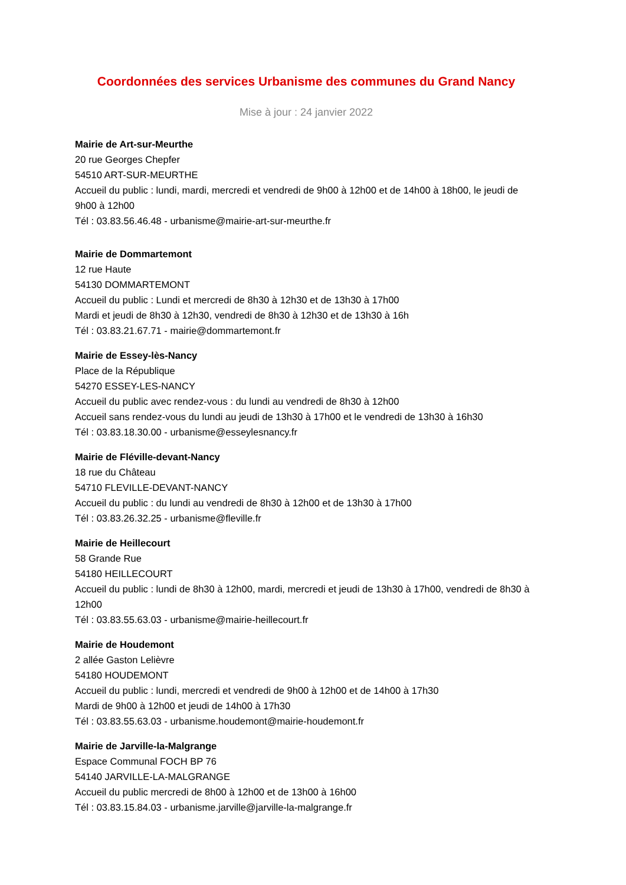Coordonnées des services Urbanisme des communes du Grand Nancy
Mise à jour : 24 janvier 2022
Mairie de Art-sur-Meurthe
20 rue Georges Chepfer
54510 ART-SUR-MEURTHE
Accueil du public : lundi, mardi, mercredi et vendredi de 9h00 à 12h00 et de 14h00 à 18h00, le jeudi de 9h00 à 12h00
Tél : 03.83.56.46.48 - urbanisme@mairie-art-sur-meurthe.fr
Mairie de Dommartemont
12 rue Haute
54130 DOMMARTEMONT
Accueil du public : Lundi et mercredi de 8h30 à 12h30 et de 13h30 à 17h00
Mardi et jeudi de 8h30 à 12h30, vendredi de 8h30 à 12h30 et de 13h30 à 16h
Tél : 03.83.21.67.71 - mairie@dommartemont.fr
Mairie de Essey-lès-Nancy
Place de la République
54270 ESSEY-LES-NANCY
Accueil du public avec rendez-vous : du lundi au vendredi de 8h30 à 12h00
Accueil sans rendez-vous du lundi au jeudi de 13h30 à 17h00 et le vendredi de 13h30 à 16h30
Tél : 03.83.18.30.00 - urbanisme@esseylesnancy.fr
Mairie de Fléville-devant-Nancy
18 rue du Château
54710 FLEVILLE-DEVANT-NANCY
Accueil du public : du lundi au vendredi de 8h30 à 12h00 et de 13h30 à 17h00
Tél : 03.83.26.32.25 - urbanisme@fleville.fr
Mairie de Heillecourt
58 Grande Rue
54180 HEILLECOURT
Accueil du public : lundi de 8h30 à 12h00, mardi, mercredi et jeudi de 13h30 à 17h00, vendredi de 8h30 à 12h00
Tél : 03.83.55.63.03 - urbanisme@mairie-heillecourt.fr
Mairie de Houdemont
2 allée Gaston Lelièvre
54180 HOUDEMONT
Accueil du public : lundi, mercredi et vendredi de 9h00 à 12h00 et de 14h00 à 17h30
Mardi de 9h00 à 12h00 et jeudi de 14h00 à 17h30
Tél : 03.83.55.63.03 - urbanisme.houdemont@mairie-houdemont.fr
Mairie de Jarville-la-Malgrange
Espace Communal FOCH BP 76
54140 JARVILLE-LA-MALGRANGE
Accueil du public mercredi de 8h00 à 12h00 et de 13h00 à 16h00
Tél : 03.83.15.84.03 - urbanisme.jarville@jarville-la-malgrange.fr